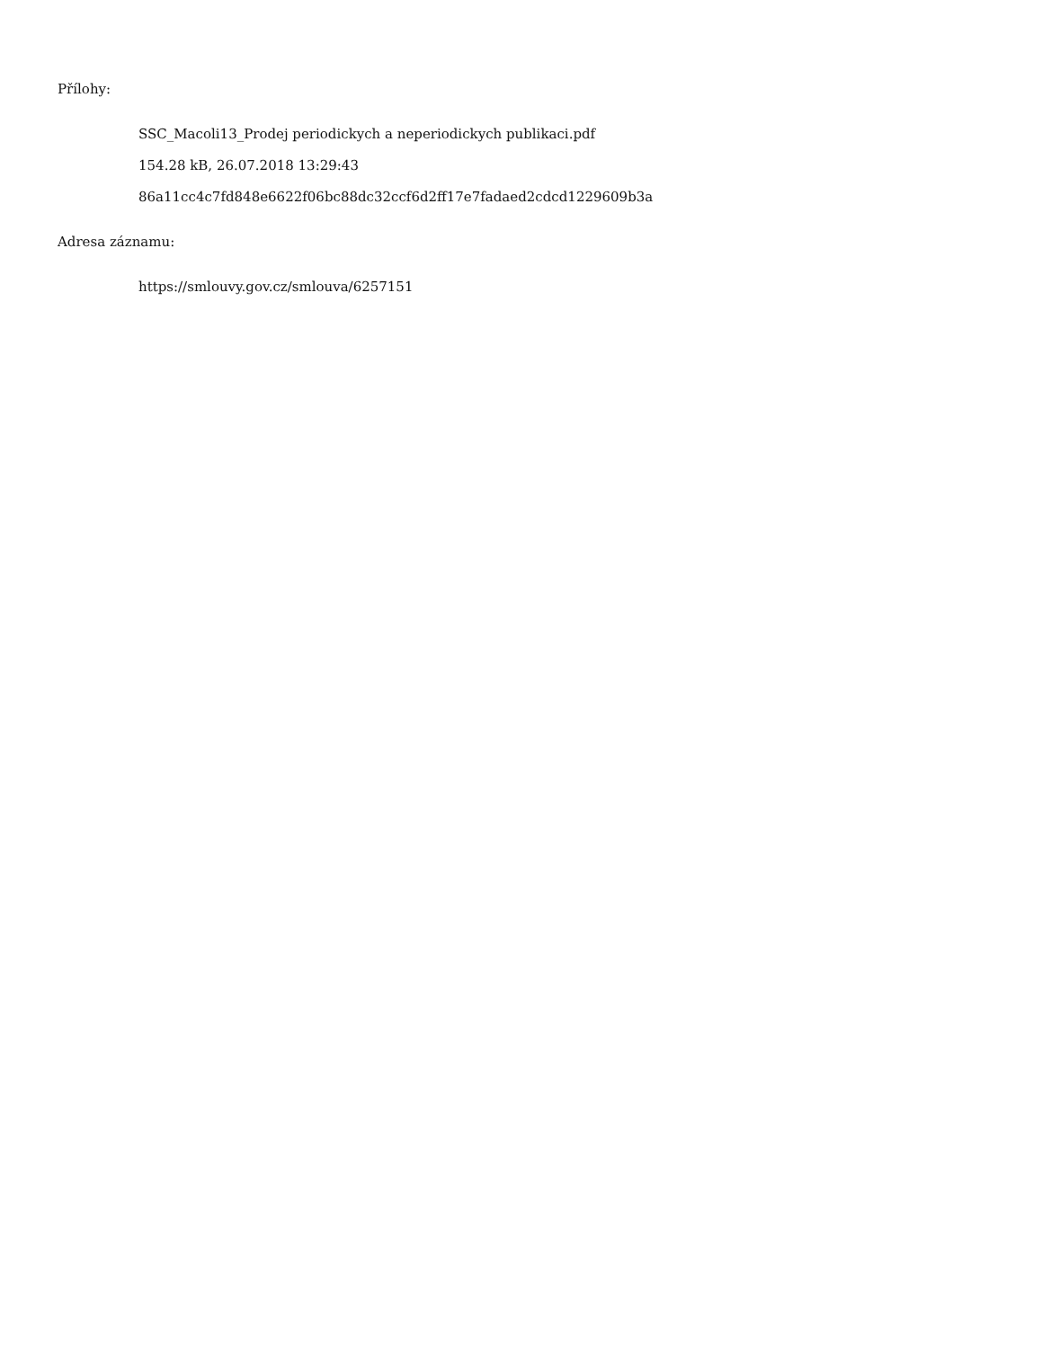Přílohy:
SSC_Macoli13_Prodej periodickych a neperiodickych publikaci.pdf
154.28 kB, 26.07.2018 13:29:43
86a11cc4c7fd848e6622f06bc88dc32ccf6d2ff17e7fadaed2cdcd1229609b3a
Adresa záznamu:
https://smlouvy.gov.cz/smlouva/6257151